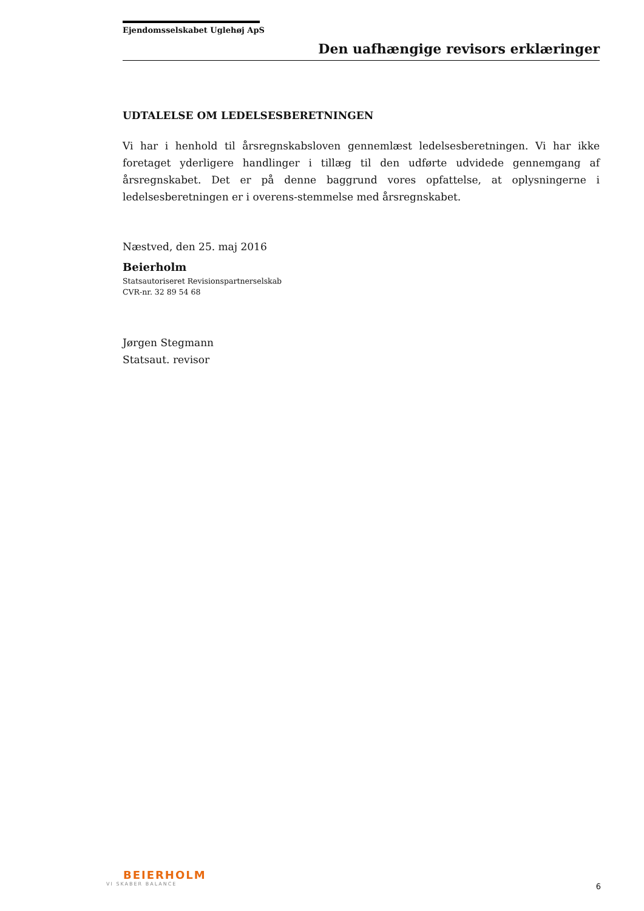Ejendomsselskabet Uglehøj ApS
Den uafhængige revisors erklæringer
UDTALELSE OM LEDELSESBERETNINGEN
Vi har i henhold til årsregnskabsloven gennemlæst ledelsesberetningen. Vi har ikke foretaget yderligere handlinger i tillæg til den udførte udvidede gennemgang af årsregnskabet. Det er på denne baggrund vores opfattelse, at oplysningerne i ledelsesberetningen er i overens-stemmelse med årsregnskabet.
Næstved, den 25. maj 2016
Beierholm
Statsautoriseret Revisionspartnerselskab
CVR-nr. 32 89 54 68
Jørgen Stegmann
Statsaut. revisor
BEIERHOLM
VI SKABER BALANCE
6